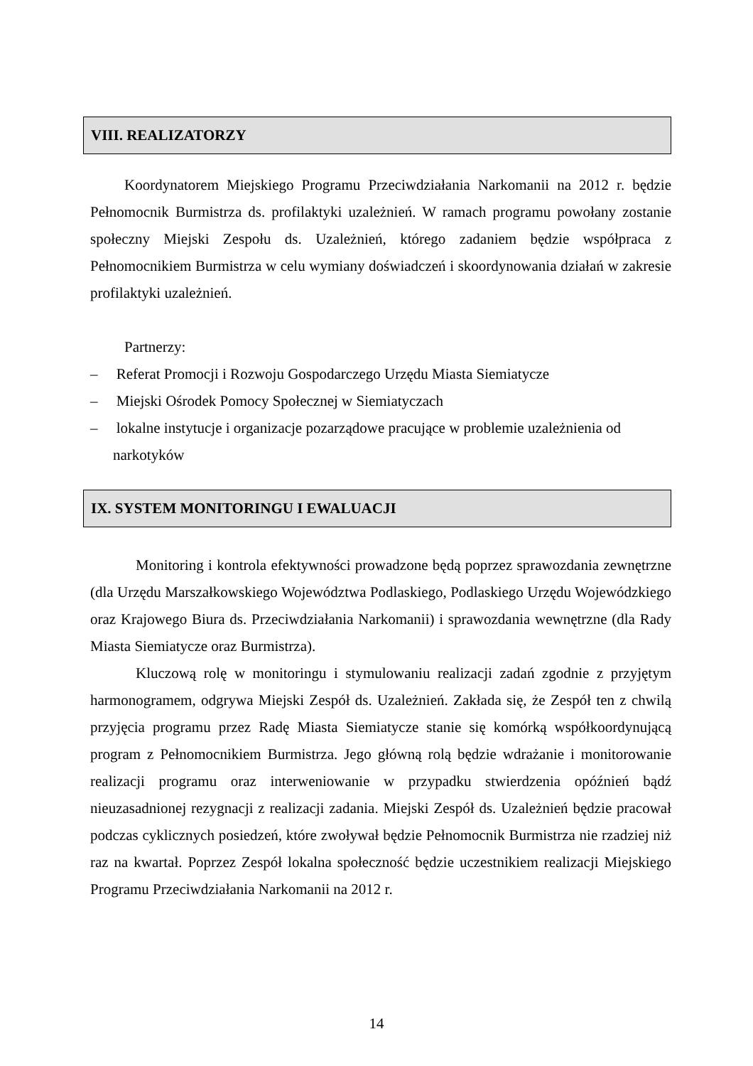VIII. REALIZATORZY
Koordynatorem Miejskiego Programu Przeciwdziałania Narkomanii na 2012 r. będzie Pełnomocnik Burmistrza ds. profilaktyki uzależnień. W ramach programu powołany zostanie społeczny Miejski Zespołu ds. Uzależnień, którego zadaniem będzie współpraca z Pełnomocnikiem Burmistrza w celu wymiany doświadczeń i skoordynowania działań w zakresie profilaktyki uzależnień.
Partnerzy:
– Referat Promocji i Rozwoju Gospodarczego Urzędu Miasta Siemiatycze
– Miejski Ośrodek Pomocy Społecznej w Siemiatyczach
– lokalne instytucje i organizacje pozarządowe pracujące w problemie uzależnienia od narkotyków
IX. SYSTEM MONITORINGU I EWALUACJI
Monitoring i kontrola efektywności prowadzone będą poprzez sprawozdania zewnętrzne (dla Urzędu Marszałkowskiego Województwa Podlaskiego, Podlaskiego Urzędu Wojewódzkiego oraz Krajowego Biura ds. Przeciwdziałania Narkomanii) i sprawozdania wewnętrzne (dla Rady Miasta Siemiatycze oraz Burmistrza).
Kluczową rolę w monitoringu i stymulowaniu realizacji zadań zgodnie z przyjętym harmonogramem, odgrywa Miejski Zespół ds. Uzależnień. Zakłada się, że Zespół ten z chwilą przyjęcia programu przez Radę Miasta Siemiatycze stanie się komórką współkoordynującą program z Pełnomocnikiem Burmistrza. Jego główną rolą będzie wdrażanie i monitorowanie realizacji programu oraz interweniowanie w przypadku stwierdzenia opóźnień bądź nieuzasadnionej rezygnacji z realizacji zadania. Miejski Zespół ds. Uzależnień będzie pracował podczas cyklicznych posiedzeń, które zwoływał będzie Pełnomocnik Burmistrza nie rzadziej niż raz na kwartał. Poprzez Zespół lokalna społeczność będzie uczestnikiem realizacji Miejskiego Programu Przeciwdziałania Narkomanii na 2012 r.
14